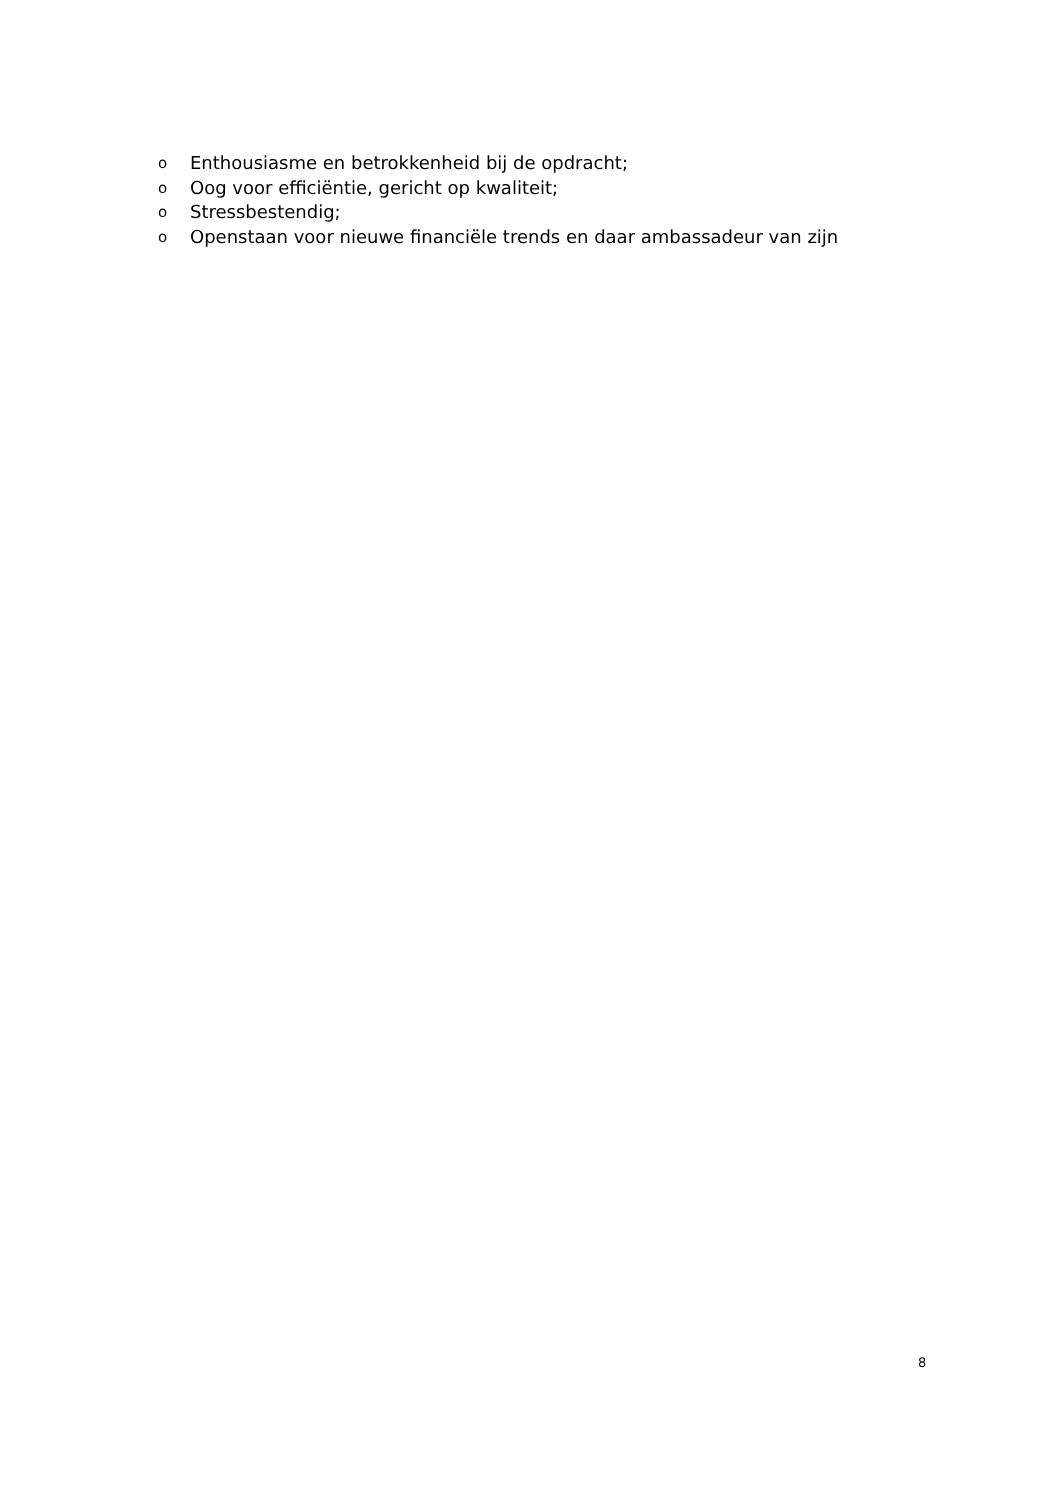o Enthousiasme en betrokkenheid bij de opdracht;
o Oog voor efficiëntie, gericht op kwaliteit;
o Stressbestendig;
o Openstaan voor nieuwe financiële trends en daar ambassadeur van zijn
8